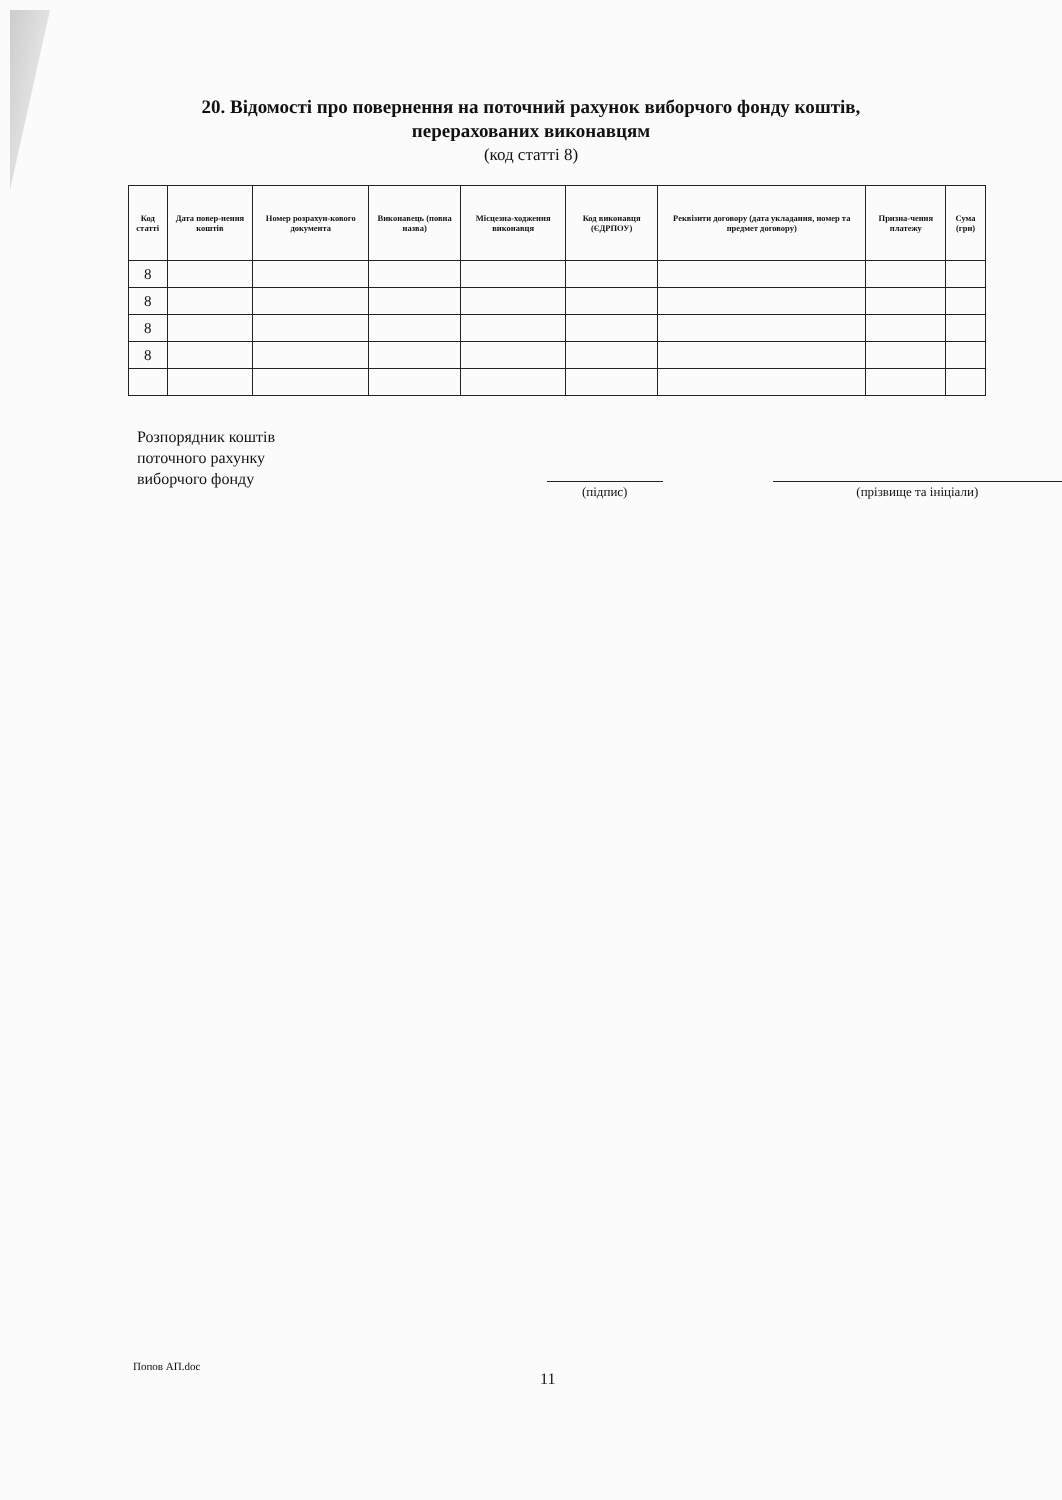20. Відомості про повернення на поточний рахунок виборчого фонду коштів,
перерахованих виконавцям
(код статті 8)
| Код статті | Дата повер-нення коштів | Номер розрахун-кового документа | Виконавець (повна назва) | Місцезна-ходження виконавця | Код виконавця (ЄДРПОУ) | Реквізити договору (дата укладання, номер та предмет договору) | Призна-чення платежу | Сума (грн) |
| --- | --- | --- | --- | --- | --- | --- | --- | --- |
| 8 | | | | | | | | |
| 8 | | | | | | | | |
| 8 | | | | | | | | |
| 8 | | | | | | | | |
Розпорядник коштів
поточного рахунку
виборчого фонду
(підпис) (прізвище та ініціали)
Попов АП.doc
11